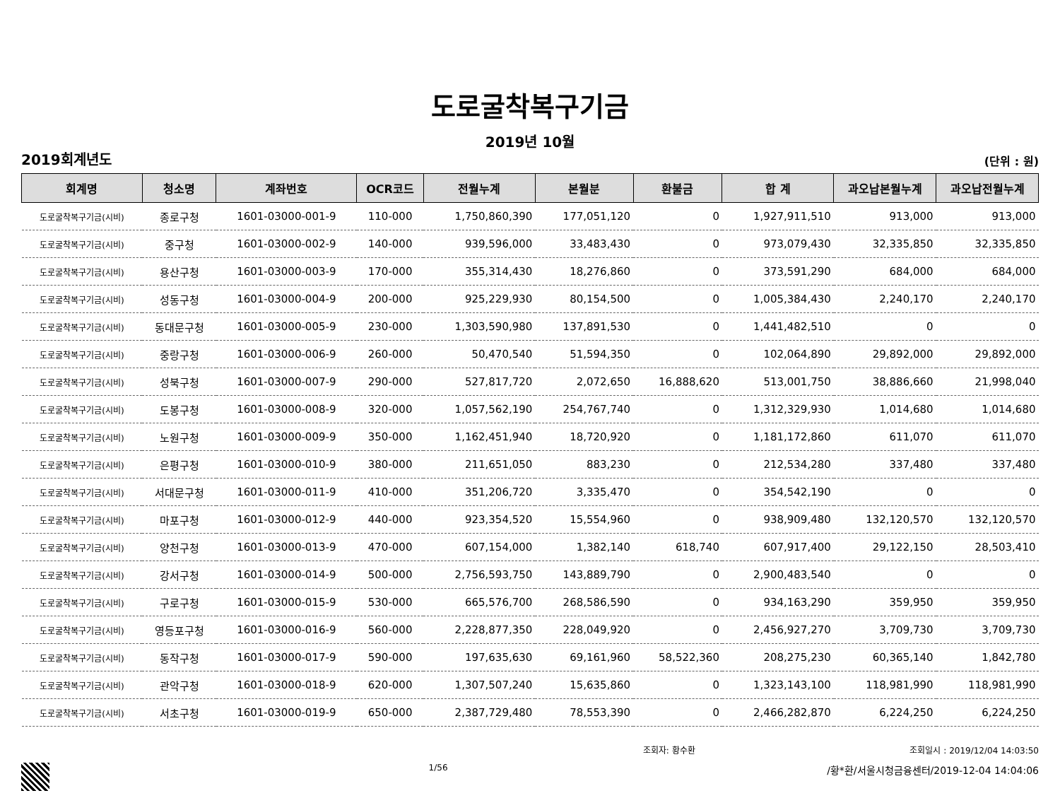도로굴착복구기금
2019년 10월
2019회계년도 (단위 : 원)
| 회계명 | 청소명 | 계좌번호 | OCR코드 | 전월누계 | 본월분 | 환불금 | 합 계 | 과오납본월누계 | 과오납전월누계 |
| --- | --- | --- | --- | --- | --- | --- | --- | --- | --- |
| 도로굴착복구기금(시비) | 종로구청 | 1601-03000-001-9 | 110-000 | 1,750,860,390 | 177,051,120 | 0 | 1,927,911,510 | 913,000 | 913,000 |
| 도로굴착복구기금(시비) | 중구청 | 1601-03000-002-9 | 140-000 | 939,596,000 | 33,483,430 | 0 | 973,079,430 | 32,335,850 | 32,335,850 |
| 도로굴착복구기금(시비) | 용산구청 | 1601-03000-003-9 | 170-000 | 355,314,430 | 18,276,860 | 0 | 373,591,290 | 684,000 | 684,000 |
| 도로굴착복구기금(시비) | 성동구청 | 1601-03000-004-9 | 200-000 | 925,229,930 | 80,154,500 | 0 | 1,005,384,430 | 2,240,170 | 2,240,170 |
| 도로굴착복구기금(시비) | 동대문구청 | 1601-03000-005-9 | 230-000 | 1,303,590,980 | 137,891,530 | 0 | 1,441,482,510 | 0 | 0 |
| 도로굴착복구기금(시비) | 중랑구청 | 1601-03000-006-9 | 260-000 | 50,470,540 | 51,594,350 | 0 | 102,064,890 | 29,892,000 | 29,892,000 |
| 도로굴착복구기금(시비) | 성북구청 | 1601-03000-007-9 | 290-000 | 527,817,720 | 2,072,650 | 16,888,620 | 513,001,750 | 38,886,660 | 21,998,040 |
| 도로굴착복구기금(시비) | 도봉구청 | 1601-03000-008-9 | 320-000 | 1,057,562,190 | 254,767,740 | 0 | 1,312,329,930 | 1,014,680 | 1,014,680 |
| 도로굴착복구기금(시비) | 노원구청 | 1601-03000-009-9 | 350-000 | 1,162,451,940 | 18,720,920 | 0 | 1,181,172,860 | 611,070 | 611,070 |
| 도로굴착복구기금(시비) | 은평구청 | 1601-03000-010-9 | 380-000 | 211,651,050 | 883,230 | 0 | 212,534,280 | 337,480 | 337,480 |
| 도로굴착복구기금(시비) | 서대문구청 | 1601-03000-011-9 | 410-000 | 351,206,720 | 3,335,470 | 0 | 354,542,190 | 0 | 0 |
| 도로굴착복구기금(시비) | 마포구청 | 1601-03000-012-9 | 440-000 | 923,354,520 | 15,554,960 | 0 | 938,909,480 | 132,120,570 | 132,120,570 |
| 도로굴착복구기금(시비) | 양천구청 | 1601-03000-013-9 | 470-000 | 607,154,000 | 1,382,140 | 618,740 | 607,917,400 | 29,122,150 | 28,503,410 |
| 도로굴착복구기금(시비) | 강서구청 | 1601-03000-014-9 | 500-000 | 2,756,593,750 | 143,889,790 | 0 | 2,900,483,540 | 0 | 0 |
| 도로굴착복구기금(시비) | 구로구청 | 1601-03000-015-9 | 530-000 | 665,576,700 | 268,586,590 | 0 | 934,163,290 | 359,950 | 359,950 |
| 도로굴착복구기금(시비) | 영등포구청 | 1601-03000-016-9 | 560-000 | 2,228,877,350 | 228,049,920 | 0 | 2,456,927,270 | 3,709,730 | 3,709,730 |
| 도로굴착복구기금(시비) | 동작구청 | 1601-03000-017-9 | 590-000 | 197,635,630 | 69,161,960 | 58,522,360 | 208,275,230 | 60,365,140 | 1,842,780 |
| 도로굴착복구기금(시비) | 관악구청 | 1601-03000-018-9 | 620-000 | 1,307,507,240 | 15,635,860 | 0 | 1,323,143,100 | 118,981,990 | 118,981,990 |
| 도로굴착복구기금(시비) | 서초구청 | 1601-03000-019-9 | 650-000 | 2,387,729,480 | 78,553,390 | 0 | 2,466,282,870 | 6,224,250 | 6,224,250 |
조회자: 황수환 조회일시 : 2019/12/04 14:03:50
1/56 /황*환/서울시청금융센터/2019-12-04 14:04:06